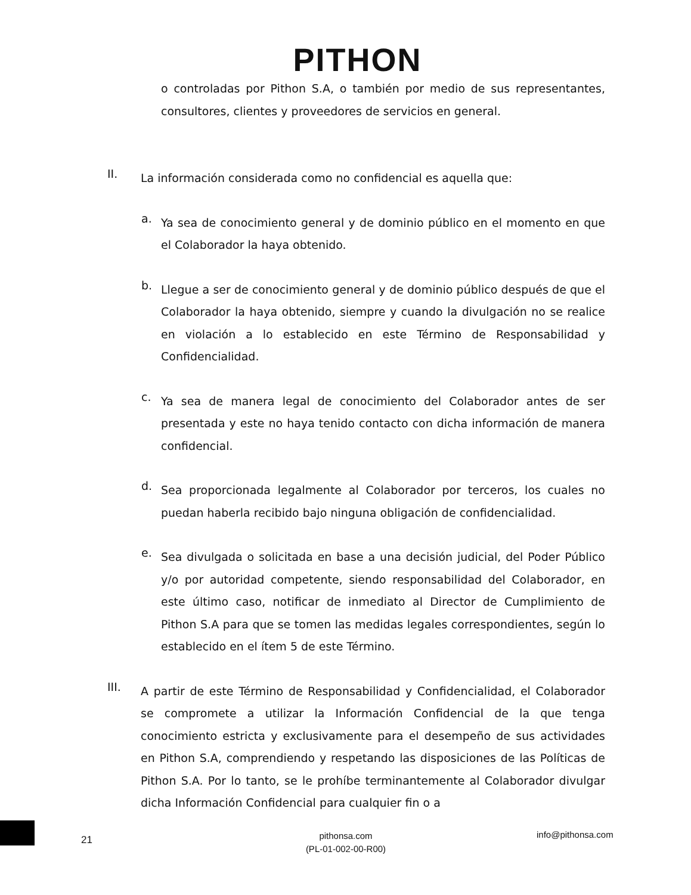PITHON
o controladas por Pithon S.A, o también por medio de sus representantes, consultores, clientes y proveedores de servicios en general.
II.
La información considerada como no confidencial es aquella que:
a.
Ya sea de conocimiento general y de dominio público en el momento en que el Colaborador la haya obtenido.
b.
Llegue a ser de conocimiento general y de dominio público después de que el Colaborador la haya obtenido, siempre y cuando la divulgación no se realice en violación a lo establecido en este Término de Responsabilidad y Confidencialidad.
c.
Ya sea de manera legal de conocimiento del Colaborador antes de ser presentada y este no haya tenido contacto con dicha información de manera confidencial.
d.
Sea proporcionada legalmente al Colaborador por terceros, los cuales no puedan haberla recibido bajo ninguna obligación de confidencialidad.
e.
Sea divulgada o solicitada en base a una decisión judicial, del Poder Público y/o por autoridad competente, siendo responsabilidad del Colaborador, en este último caso, notificar de inmediato al Director de Cumplimiento de Pithon S.A para que se tomen las medidas legales correspondientes, según lo establecido en el ítem 5 de este Término.
III.
A partir de este Término de Responsabilidad y Confidencialidad, el Colaborador se compromete a utilizar la Información Confidencial de la que tenga conocimiento estricta y exclusivamente para el desempeño de sus actividades en Pithon S.A, comprendiendo y respetando las disposiciones de las Políticas de Pithon S.A. Por lo tanto, se le prohíbe terminantemente al Colaborador divulgar dicha Información Confidencial para cualquier fin o a
21
pithonsa.com
(PL-01-002-00-R00)
info@pithonsa.com